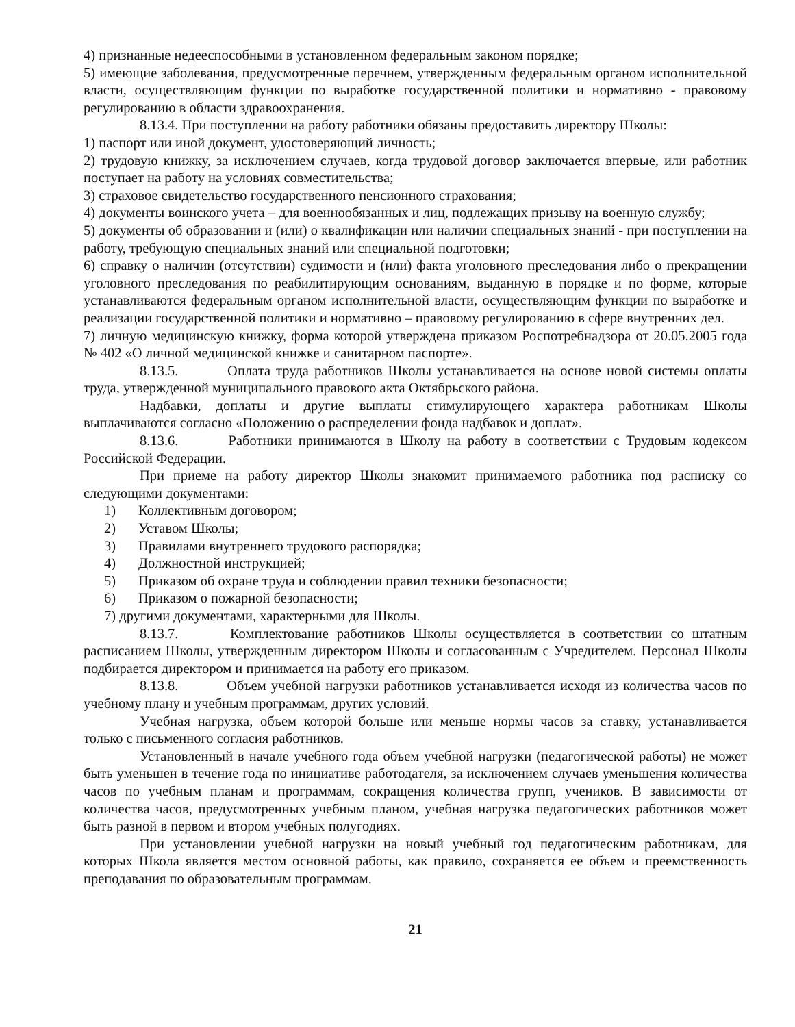4) признанные недееспособными в установленном федеральным законом порядке;
5) имеющие заболевания, предусмотренные перечнем, утвержденным федеральным органом исполнительной власти, осуществляющим функции по выработке государственной политики и нормативно - правовому регулированию в области здравоохранения.
8.13.4. При поступлении на работу работники обязаны предоставить директору Школы:
1) паспорт или иной документ, удостоверяющий личность;
2) трудовую книжку, за исключением случаев, когда трудовой договор заключается впервые, или работник поступает на работу на условиях совместительства;
3) страховое свидетельство государственного пенсионного страхования;
4) документы воинского учета – для военнообязанных и лиц, подлежащих призыву на военную службу;
5) документы об образовании и (или) о квалификации или наличии специальных знаний - при поступлении на работу, требующую специальных знаний или специальной подготовки;
6) справку о наличии (отсутствии) судимости и (или) факта уголовного преследования либо о прекращении уголовного преследования по реабилитирующим основаниям, выданную в порядке и по форме, которые устанавливаются федеральным органом исполнительной власти, осуществляющим функции по выработке и реализации государственной политики и нормативно – правовому регулированию в сфере внутренних дел.
7) личную медицинскую книжку, форма которой утверждена приказом Роспотребнадзора от 20.05.2005 года № 402 «О личной медицинской книжке и санитарном паспорте».
8.13.5. Оплата труда работников Школы устанавливается на основе новой системы оплаты труда, утвержденной муниципального правового акта Октябрьского района.
Надбавки, доплаты и другие выплаты стимулирующего характера работникам Школы выплачиваются согласно «Положению о распределении фонда надбавок и доплат».
8.13.6. Работники принимаются в Школу на работу в соответствии с Трудовым кодексом Российской Федерации.
При приеме на работу директор Школы знакомит принимаемого работника под расписку со следующими документами:
1) Коллективным договором;
2) Уставом Школы;
3) Правилами внутреннего трудового распорядка;
4) Должностной инструкцией;
5) Приказом об охране труда и соблюдении правил техники безопасности;
6) Приказом о пожарной безопасности;
7) другими документами, характерными для Школы.
8.13.7. Комплектование работников Школы осуществляется в соответствии со штатным расписанием Школы, утвержденным директором Школы и согласованным с Учредителем. Персонал Школы подбирается директором и принимается на работу его приказом.
8.13.8. Объем учебной нагрузки работников устанавливается исходя из количества часов по учебному плану и учебным программам, других условий.
Учебная нагрузка, объем которой больше или меньше нормы часов за ставку, устанавливается только с письменного согласия работников.
Установленный в начале учебного года объем учебной нагрузки (педагогической работы) не может быть уменьшен в течение года по инициативе работодателя, за исключением случаев уменьшения количества часов по учебным планам и программам, сокращения количества групп, учеников. В зависимости от количества часов, предусмотренных учебным планом, учебная нагрузка педагогических работников может быть разной в первом и втором учебных полугодиях.
При установлении учебной нагрузки на новый учебный год педагогическим работникам, для которых Школа является местом основной работы, как правило, сохраняется ее объем и преемственность преподавания по образовательным программам.
21